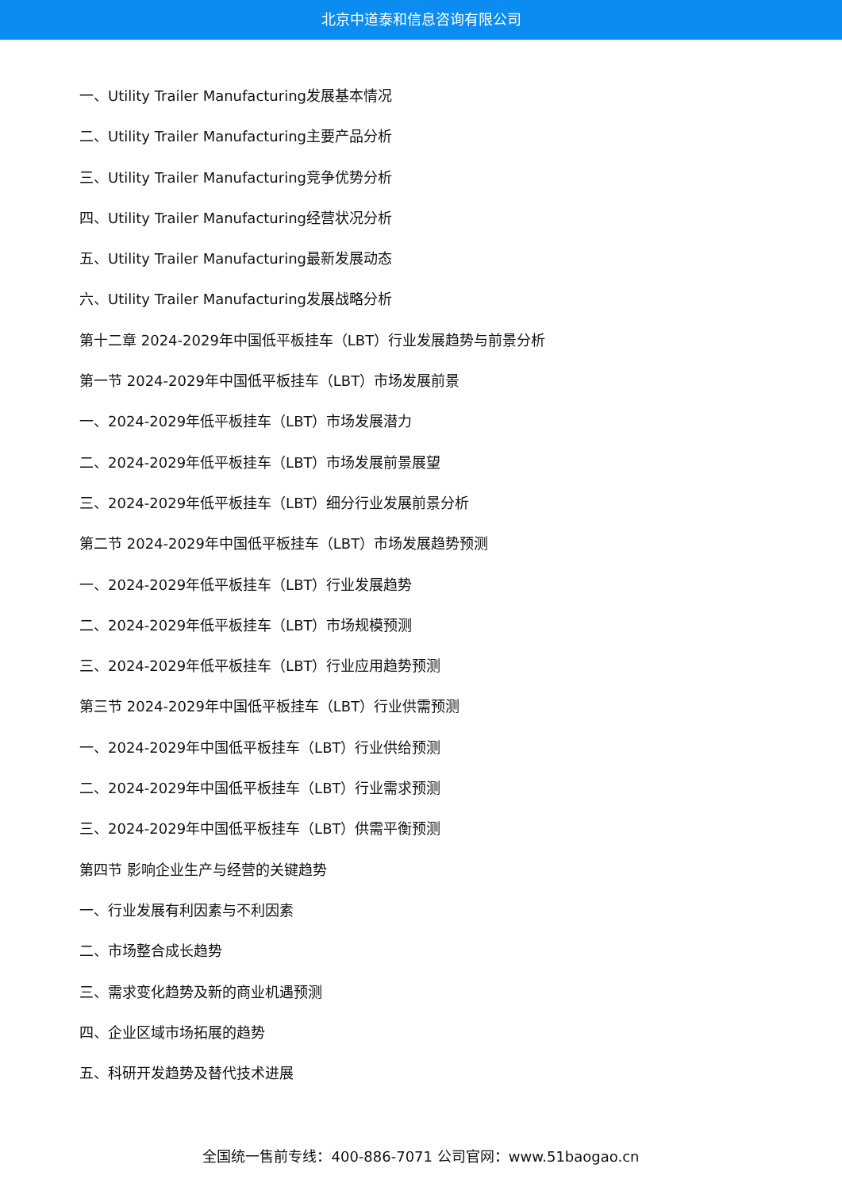北京中道泰和信息咨询有限公司
一、Utility Trailer Manufacturing发展基本情况
二、Utility Trailer Manufacturing主要产品分析
三、Utility Trailer Manufacturing竞争优势分析
四、Utility Trailer Manufacturing经营状况分析
五、Utility Trailer Manufacturing最新发展动态
六、Utility Trailer Manufacturing发展战略分析
第十二章 2024-2029年中国低平板挂车（LBT）行业发展趋势与前景分析
第一节 2024-2029年中国低平板挂车（LBT）市场发展前景
一、2024-2029年低平板挂车（LBT）市场发展潜力
二、2024-2029年低平板挂车（LBT）市场发展前景展望
三、2024-2029年低平板挂车（LBT）细分行业发展前景分析
第二节 2024-2029年中国低平板挂车（LBT）市场发展趋势预测
一、2024-2029年低平板挂车（LBT）行业发展趋势
二、2024-2029年低平板挂车（LBT）市场规模预测
三、2024-2029年低平板挂车（LBT）行业应用趋势预测
第三节 2024-2029年中国低平板挂车（LBT）行业供需预测
一、2024-2029年中国低平板挂车（LBT）行业供给预测
二、2024-2029年中国低平板挂车（LBT）行业需求预测
三、2024-2029年中国低平板挂车（LBT）供需平衡预测
第四节 影响企业生产与经营的关键趋势
一、行业发展有利因素与不利因素
二、市场整合成长趋势
三、需求变化趋势及新的商业机遇预测
四、企业区域市场拓展的趋势
五、科研开发趋势及替代技术进展
全国统一售前专线：400-886-7071 公司官网：www.51baogao.cn